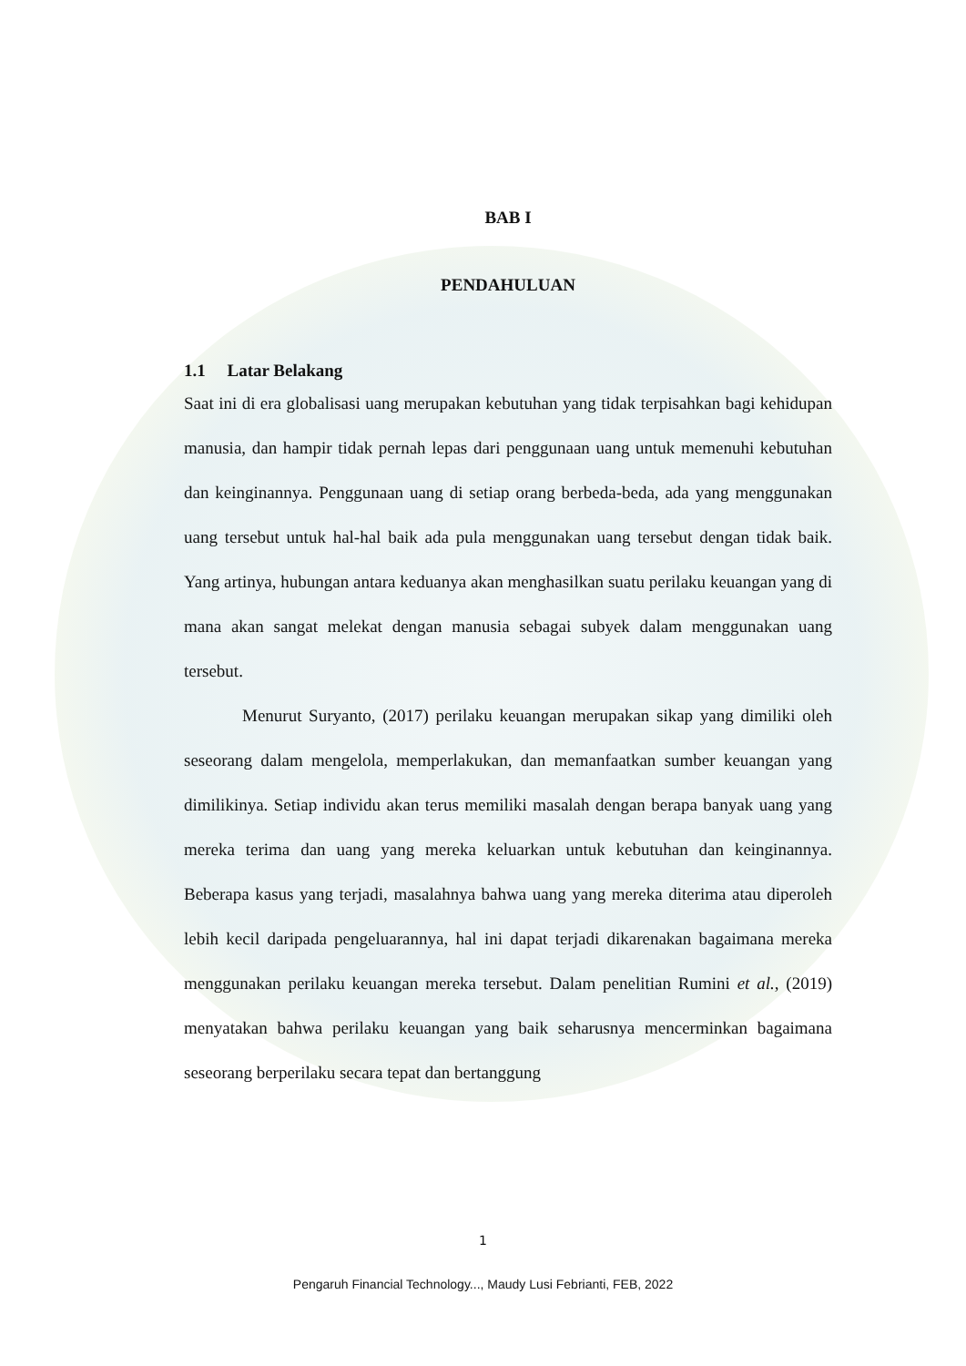BAB I
PENDAHULUAN
1.1 Latar Belakang
Saat ini di era globalisasi uang merupakan kebutuhan yang tidak terpisahkan bagi kehidupan manusia, dan hampir tidak pernah lepas dari penggunaan uang untuk memenuhi kebutuhan dan keinginannya. Penggunaan uang di setiap orang berbeda-beda, ada yang menggunakan uang tersebut untuk hal-hal baik ada pula menggunakan uang tersebut dengan tidak baik. Yang artinya, hubungan antara keduanya akan menghasilkan suatu perilaku keuangan yang di mana akan sangat melekat dengan manusia sebagai subyek dalam menggunakan uang tersebut.
Menurut Suryanto, (2017) perilaku keuangan merupakan sikap yang dimiliki oleh seseorang dalam mengelola, memperlakukan, dan memanfaatkan sumber keuangan yang dimilikinya. Setiap individu akan terus memiliki masalah dengan berapa banyak uang yang mereka terima dan uang yang mereka keluarkan untuk kebutuhan dan keinginannya. Beberapa kasus yang terjadi, masalahnya bahwa uang yang mereka diterima atau diperoleh lebih kecil daripada pengeluarannya, hal ini dapat terjadi dikarenakan bagaimana mereka menggunakan perilaku keuangan mereka tersebut. Dalam penelitian Rumini et al., (2019) menyatakan bahwa perilaku keuangan yang baik seharusnya mencerminkan bagaimana seseorang berperilaku secara tepat dan bertanggung
1
Pengaruh Financial Technology..., Maudy Lusi Febrianti, FEB, 2022